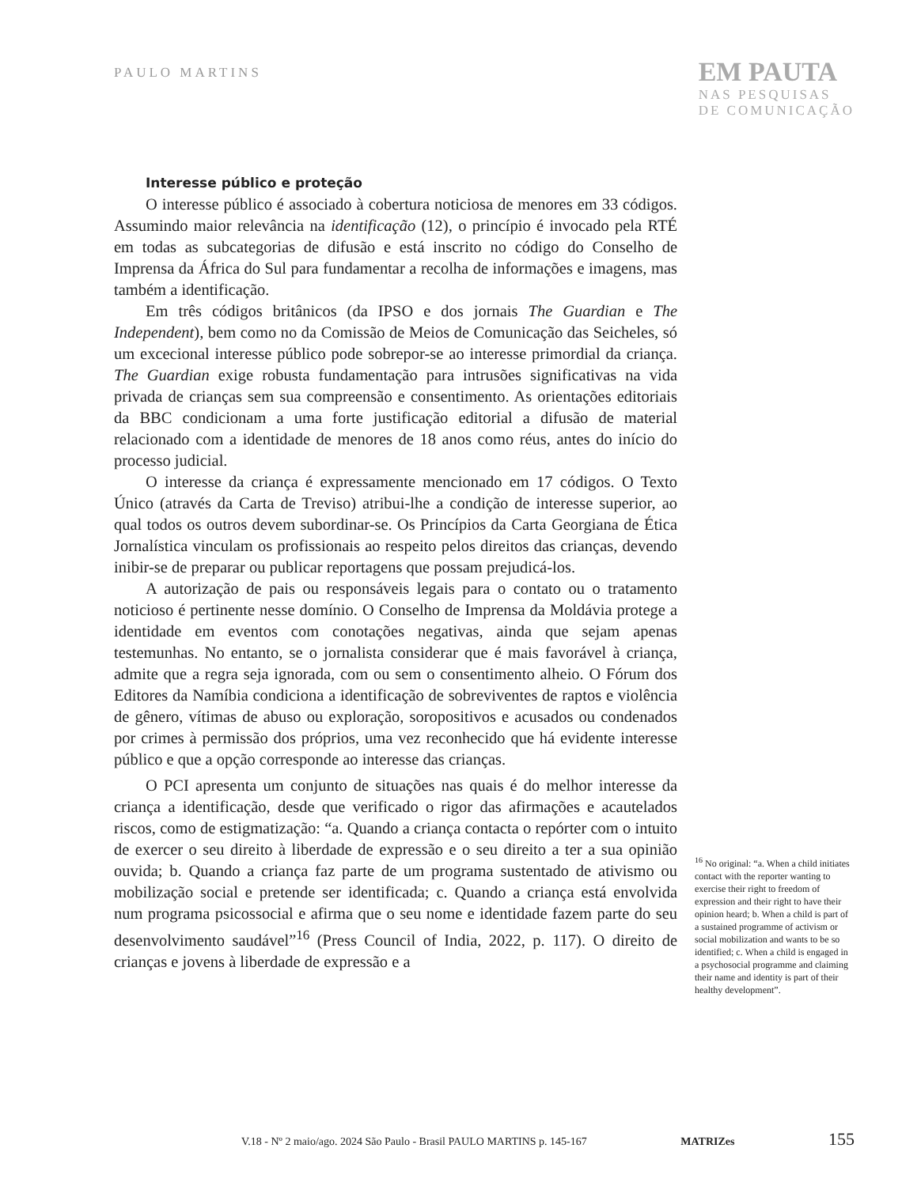PAULO MARTINS
EM PAUTA
NAS PESQUISAS
DE COMUNICAÇÃO
Interesse público e proteção
O interesse público é associado à cobertura noticiosa de menores em 33 códigos. Assumindo maior relevância na identificação (12), o princípio é invocado pela RTÉ em todas as subcategorias de difusão e está inscrito no código do Conselho de Imprensa da África do Sul para fundamentar a recolha de informações e imagens, mas também a identificação.
Em três códigos britânicos (da IPSO e dos jornais The Guardian e The Independent), bem como no da Comissão de Meios de Comunicação das Seicheles, só um excecional interesse público pode sobrepor-se ao interesse primordial da criança. The Guardian exige robusta fundamentação para intrusões significativas na vida privada de crianças sem sua compreensão e consentimento. As orientações editoriais da BBC condicionam a uma forte justificação editorial a difusão de material relacionado com a identidade de menores de 18 anos como réus, antes do início do processo judicial.
O interesse da criança é expressamente mencionado em 17 códigos. O Texto Único (através da Carta de Treviso) atribui-lhe a condição de interesse superior, ao qual todos os outros devem subordinar-se. Os Princípios da Carta Georgiana de Ética Jornalística vinculam os profissionais ao respeito pelos direitos das crianças, devendo inibir-se de preparar ou publicar reportagens que possam prejudicá-los.
A autorização de pais ou responsáveis legais para o contato ou o tratamento noticioso é pertinente nesse domínio. O Conselho de Imprensa da Moldávia protege a identidade em eventos com conotações negativas, ainda que sejam apenas testemunhas. No entanto, se o jornalista considerar que é mais favorável à criança, admite que a regra seja ignorada, com ou sem o consentimento alheio. O Fórum dos Editores da Namíbia condiciona a identificação de sobreviventes de raptos e violência de gênero, vítimas de abuso ou exploração, soropositivos e acusados ou condenados por crimes à permissão dos próprios, uma vez reconhecido que há evidente interesse público e que a opção corresponde ao interesse das crianças.
O PCI apresenta um conjunto de situações nas quais é do melhor interesse da criança a identificação, desde que verificado o rigor das afirmações e acautelados riscos, como de estigmatização: “a. Quando a criança contacta o repórter com o intuito de exercer o seu direito à liberdade de expressão e o seu direito a ter a sua opinião ouvida; b. Quando a criança faz parte de um programa sustentado de ativismo ou mobilização social e pretende ser identificada; c. Quando a criança está envolvida num programa psicossocial e afirma que o seu nome e identidade fazem parte do seu desenvolvimento saudável”<sup>16</sup> (Press Council of India, 2022, p. 117). O direito de crianças e jovens à liberdade de expressão e a
<sup>16</sup> No original: “a. When a child initiates contact with the reporter wanting to exercise their right to freedom of expression and their right to have their opinion heard; b. When a child is part of a sustained programme of activism or social mobilization and wants to be so identified; c. When a child is engaged in a psychosocial programme and claiming their name and identity is part of their healthy development”.
V.18 - Nº 2 maio/ago. 2024 São Paulo - Brasil PAULO MARTINS p. 145-167 MATRIZes 155